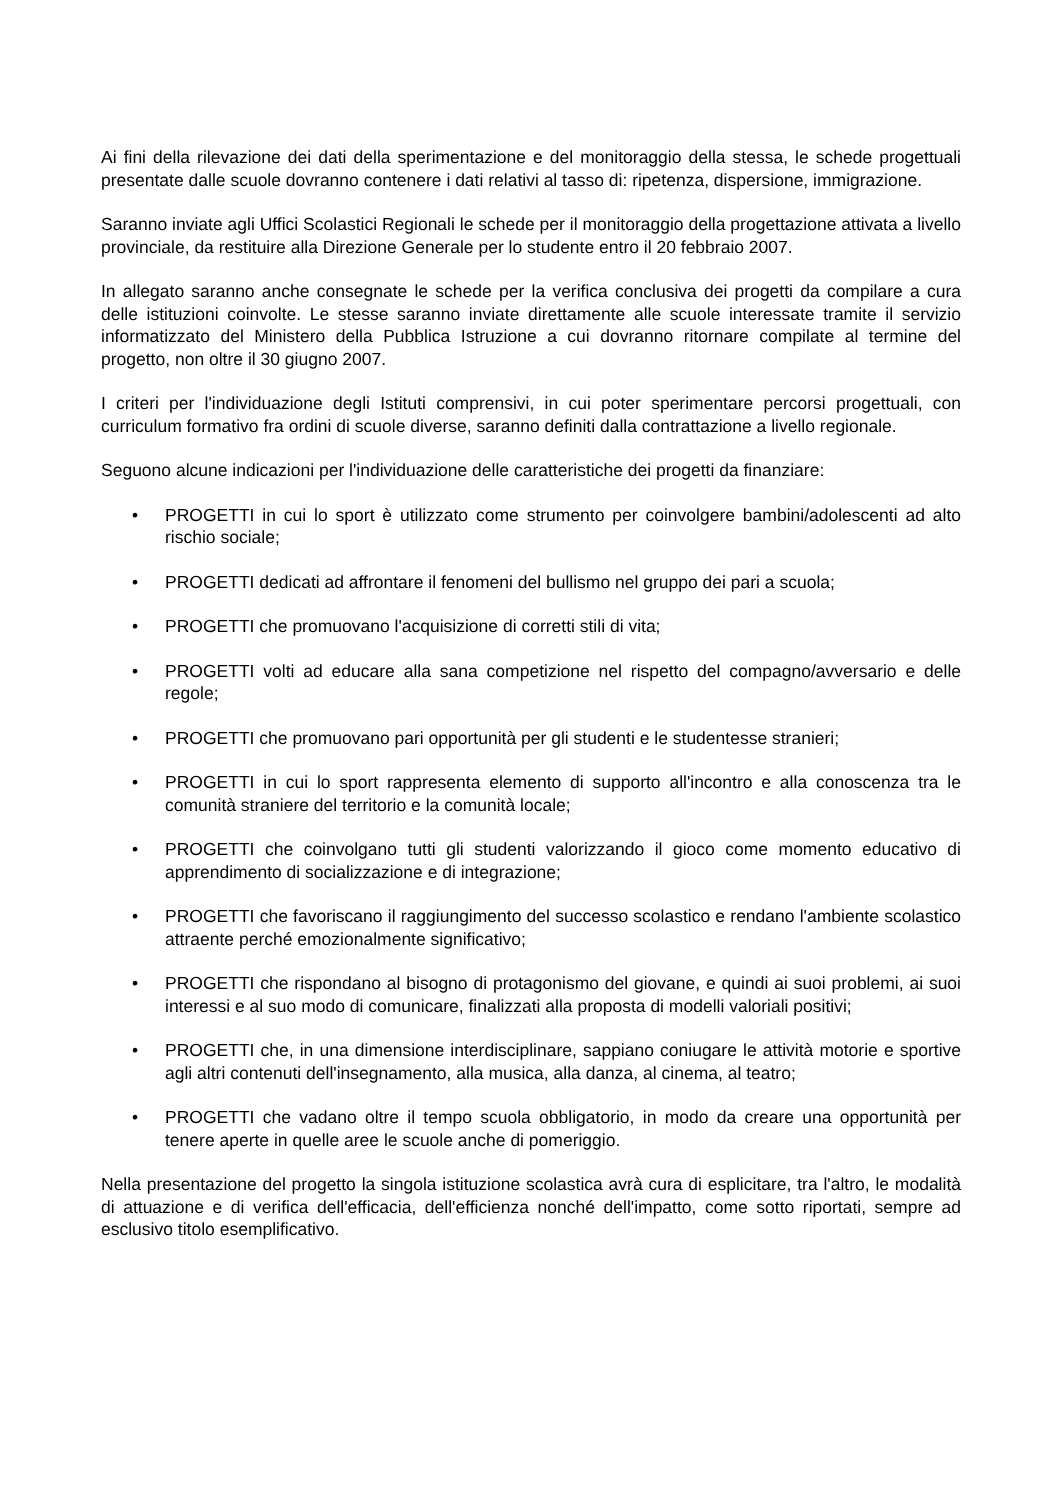Ai fini della rilevazione dei dati della sperimentazione e del monitoraggio della stessa, le schede progettuali presentate dalle scuole dovranno contenere i dati relativi al tasso di: ripetenza, dispersione, immigrazione.
Saranno inviate agli Uffici Scolastici Regionali le schede per il monitoraggio della progettazione attivata a livello provinciale, da restituire alla Direzione Generale per lo studente entro il 20 febbraio 2007.
In allegato saranno anche consegnate le schede per la verifica conclusiva dei progetti da compilare a cura delle istituzioni coinvolte. Le stesse saranno inviate direttamente alle scuole interessate tramite il servizio informatizzato del Ministero della Pubblica Istruzione a cui dovranno ritornare compilate al termine del progetto, non oltre il 30 giugno 2007.
I criteri per l'individuazione degli Istituti comprensivi, in cui poter sperimentare percorsi progettuali, con curriculum formativo fra ordini di scuole diverse, saranno definiti dalla contrattazione a livello regionale.
Seguono alcune indicazioni per l'individuazione delle caratteristiche dei progetti da finanziare:
• PROGETTI in cui lo sport è utilizzato come strumento per coinvolgere bambini/adolescenti ad alto rischio sociale;
• PROGETTI dedicati ad affrontare il fenomeni del bullismo nel gruppo dei pari a scuola;
• PROGETTI che promuovano l'acquisizione di corretti stili di vita;
• PROGETTI volti ad educare alla sana competizione nel rispetto del compagno/avversario e delle regole;
• PROGETTI che promuovano pari opportunità per gli studenti e le studentesse stranieri;
• PROGETTI in cui lo sport rappresenta elemento di supporto all'incontro e alla conoscenza tra le comunità straniere del territorio e la comunità locale;
• PROGETTI che coinvolgano tutti gli studenti valorizzando il gioco come momento educativo di apprendimento di socializzazione e di integrazione;
• PROGETTI che favoriscano il raggiungimento del successo scolastico e rendano l'ambiente scolastico attraente perché emozionalmente significativo;
• PROGETTI che rispondano al bisogno di protagonismo del giovane, e quindi ai suoi problemi, ai suoi interessi e al suo modo di comunicare, finalizzati alla proposta di modelli valoriali positivi;
• PROGETTI che, in una dimensione interdisciplinare, sappiano coniugare le attività motorie e sportive agli altri contenuti dell'insegnamento, alla musica, alla danza, al cinema, al teatro;
• PROGETTI che vadano oltre il tempo scuola obbligatorio, in modo da creare una opportunità per tenere aperte in quelle aree le scuole anche di pomeriggio.
Nella presentazione del progetto la singola istituzione scolastica avrà cura di esplicitare, tra l'altro, le modalità di attuazione e di verifica dell'efficacia, dell'efficienza nonché dell'impatto, come sotto riportati, sempre ad esclusivo titolo esemplificativo.